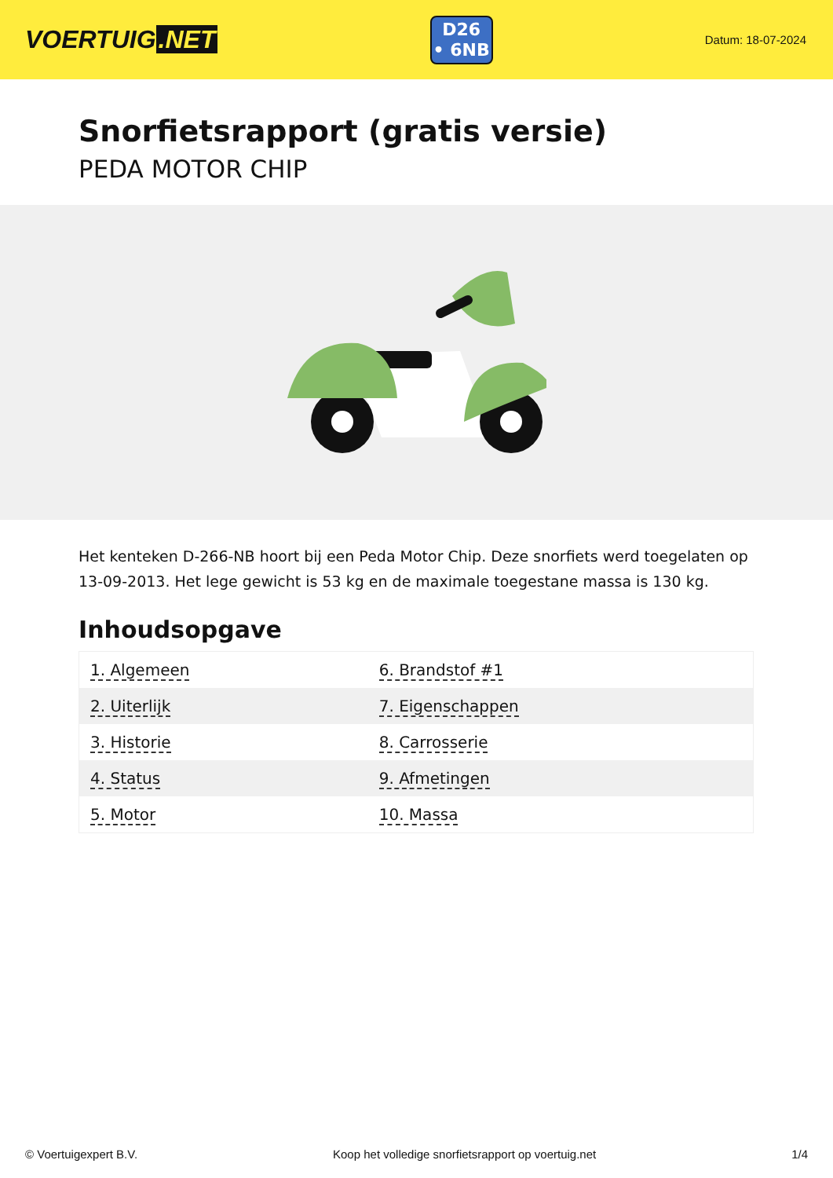VOERTUIG.NET
D26
• 6NB
Datum: 18-07-2024
Snorfietsrapport (gratis versie)
PEDA MOTOR CHIP
Het kenteken D-266-NB hoort bij een Peda Motor Chip. Deze snorfiets werd toegelaten op 13-09-2013. Het lege gewicht is 53 kg en de maximale toegestane massa is 130 kg.
Inhoudsopgave
| 1. Algemeen | 6. Brandstof #1 |
| 2. Uiterlijk | 7. Eigenschappen |
| 3. Historie | 8. Carrosserie |
| 4. Status | 9. Afmetingen |
| 5. Motor | 10. Massa |
© Voertuigexpert B.V. Koop het volledige snorfietsrapport op voertuig.net 1/4